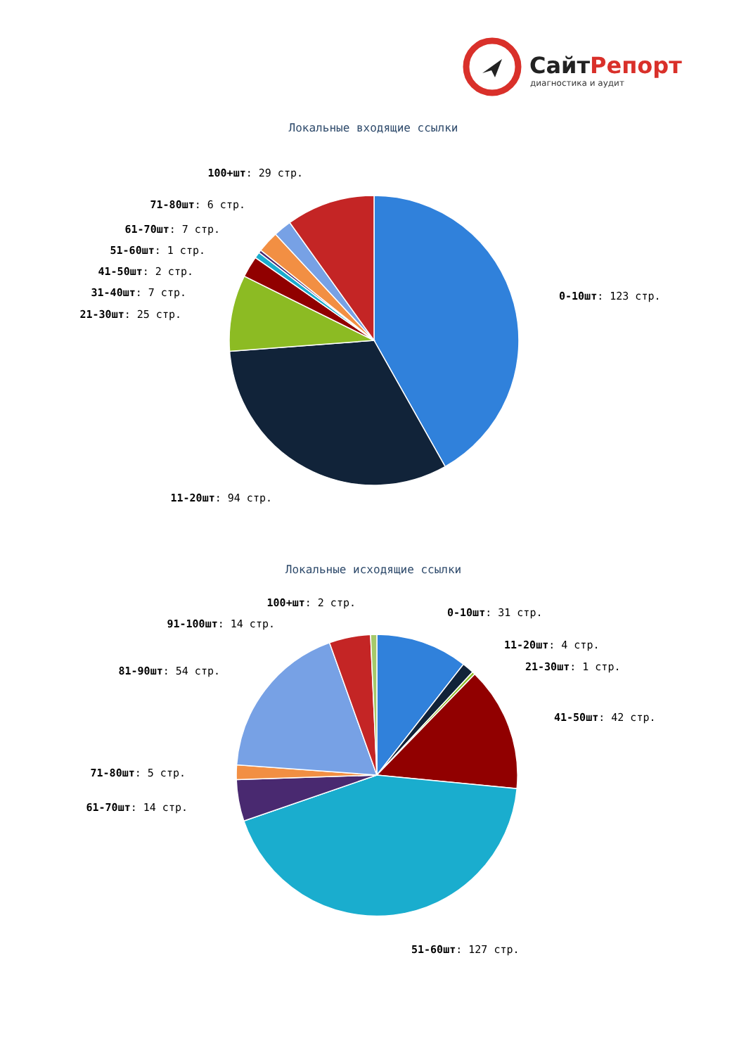СайтРепорт
диагностика и аудит
Локальные входящие ссылки
100+шт: 29 стр.
71-80шт: 6 стр.
61-70шт: 7 стр.
51-60шт: 1 стр.
41-50шт: 2 стр.
31-40шт: 7 стр.
21-30шт: 25 стр.
0-10шт: 123 стр.
11-20шт: 94 стр.
Локальные исходящие ссылки
100+шт: 2 стр.
0-10шт: 31 стр.
91-100шт: 14 стр.
11-20шт: 4 стр.
21-30шт: 1 стр.
81-90шт: 54 стр.
41-50шт: 42 стр.
71-80шт: 5 стр.
61-70шт: 14 стр.
51-60шт: 127 стр.